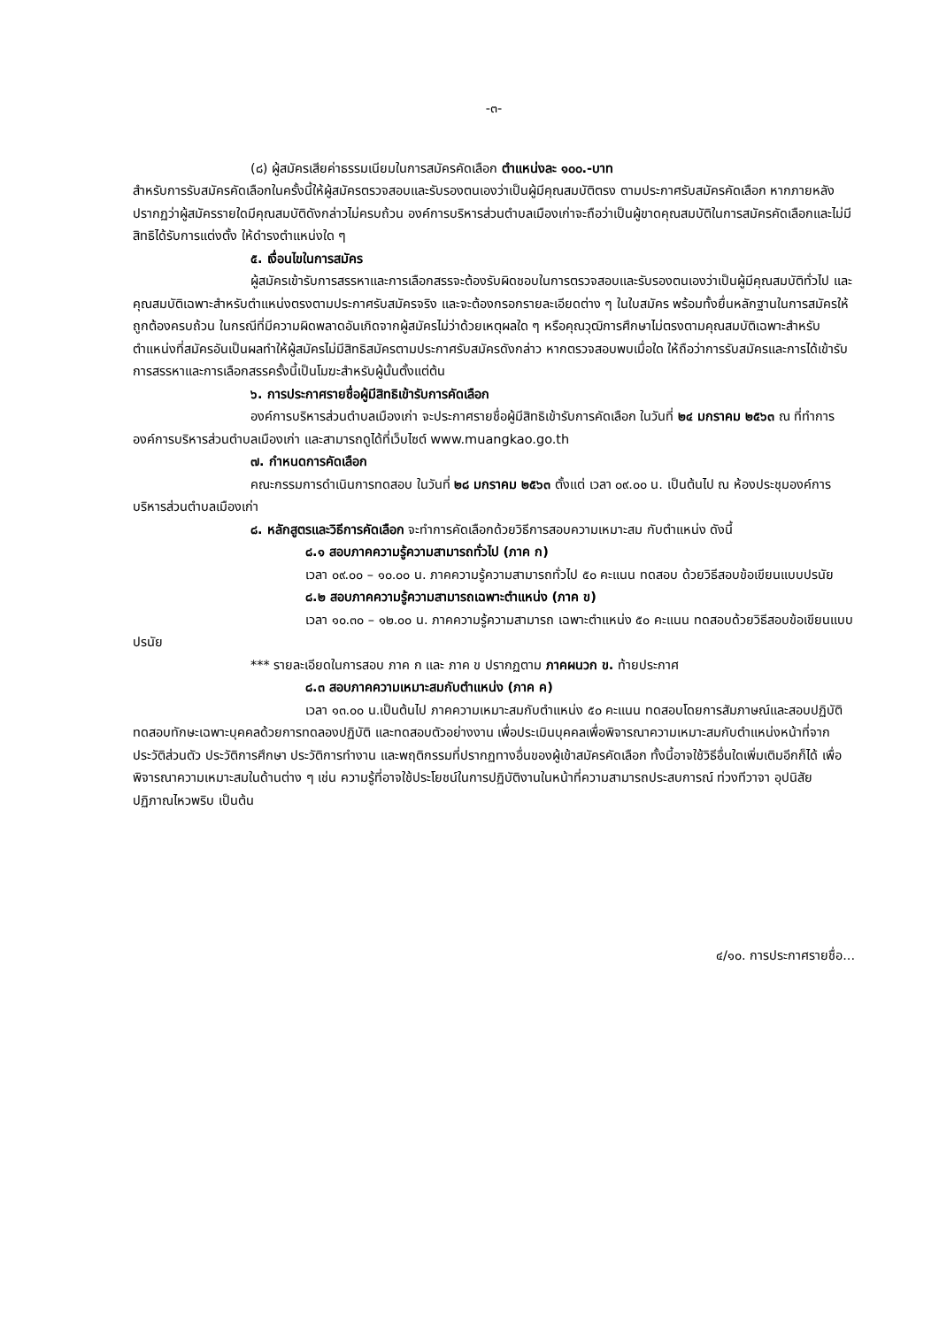-๓-
(๘) ผู้สมัครเสียค่าธรรมเนียมในการสมัครคัดเลือก ตำแหน่งละ ๑๐๐.-บาท
สำหรับการรับสมัครคัดเลือกในครั้งนี้ให้ผู้สมัครตรวจสอบและรับรองตนเองว่าเป็นผู้มีคุณสมบัติตรง ตามประกาศรับสมัครคัดเลือก หากภายหลังปรากฏว่าผู้สมัครรายใดมีคุณสมบัติดังกล่าวไม่ครบถ้วน องค์การบริหารส่วนตำบลเมืองเก่าจะถือว่าเป็นผู้ขาดคุณสมบัติในการสมัครคัดเลือกและไม่มีสิทธิได้รับการแต่งตั้ง ให้ดำรงตำแหน่งใด ๆ
๕. เงื่อนไขในการสมัคร
ผู้สมัครเข้ารับการสรรหาและการเลือกสรรจะต้องรับผิดชอบในการตรวจสอบและรับรองตนเองว่าเป็นผู้มีคุณสมบัติทั่วไป และคุณสมบัติเฉพาะสำหรับตำแหน่งตรงตามประกาศรับสมัครจริง และจะต้องกรอกรายละเอียดต่าง ๆ ในใบสมัคร พร้อมทั้งยื่นหลักฐานในการสมัครให้ถูกต้องครบถ้วน ในกรณีที่มีความผิดพลาดอันเกิดจากผู้สมัครไม่ว่าด้วยเหตุผลใด ๆ หรือคุณวุฒิการศึกษาไม่ตรงตามคุณสมบัติเฉพาะสำหรับตำแหน่งที่สมัครอันเป็นผลทำให้ผู้สมัครไม่มีสิทธิสมัครตามประกาศรับสมัครดังกล่าว หากตรวจสอบพบเมื่อใด ให้ถือว่าการรับสมัครและการได้เข้ารับการสรรหาและการเลือกสรรครั้งนี้เป็นโมฆะสำหรับผู้นั้นตั้งแต่ต้น
๖. การประกาศรายชื่อผู้มีสิทธิเข้ารับการคัดเลือก
องค์การบริหารส่วนตำบลเมืองเก่า จะประกาศรายชื่อผู้มีสิทธิเข้ารับการคัดเลือก ในวันที่ ๒๔ มกราคม ๒๕๖๓ ณ ที่ทำการองค์การบริหารส่วนตำบลเมืองเก่า และสามารถดูได้ที่เว็บไซต์ www.muangkao.go.th
๗. กำหนดการคัดเลือก
คณะกรรมการดำเนินการทดสอบ ในวันที่ ๒๘ มกราคม ๒๕๖๓ ตั้งแต่ เวลา ๐๙.๐๐ น. เป็นต้นไป ณ ห้องประชุมองค์การบริหารส่วนตำบลเมืองเก่า
๘. หลักสูตรและวิธีการคัดเลือก จะทำการคัดเลือกด้วยวิธีการสอบความเหมาะสม กับตำแหน่ง ดังนี้
๘.๑ สอบภาคความรู้ความสามารถทั่วไป (ภาค ก)
เวลา ๐๙.๐๐ – ๑๐.๐๐ น. ภาคความรู้ความสามารถทั่วไป ๕๐ คะแนน ทดสอบ ด้วยวิธีสอบข้อเขียนแบบปรนัย
๘.๒ สอบภาคความรู้ความสามารถเฉพาะตำแหน่ง (ภาค ข)
เวลา ๑๐.๓๐ – ๑๒.๐๐ น. ภาคความรู้ความสามารถ เฉพาะตำแหน่ง ๕๐ คะแนน ทดสอบด้วยวิธีสอบข้อเขียนแบบปรนัย
*** รายละเอียดในการสอบ ภาค ก และ ภาค ข ปรากฏตาม ภาคผนวก ข. ท้ายประกาศ
๘.๓ สอบภาคความเหมาะสมกับตำแหน่ง (ภาค ค)
เวลา ๑๓.๐๐ น.เป็นต้นไป ภาคความเหมาะสมกับตำแหน่ง ๕๐ คะแนน ทดสอบโดยการสัมภาษณ์และสอบปฏิบัติ ทดสอบทักษะเฉพาะบุคคลด้วยการทดลองปฏิบัติ และทดสอบตัวอย่างงาน เพื่อประเมินบุคคลเพื่อพิจารณาความเหมาะสมกับตำแหน่งหน้าที่จากประวัติส่วนตัว ประวัติการศึกษา ประวัติการทำงาน และพฤติกรรมที่ปรากฏทางอื่นของผู้เข้าสมัครคัดเลือก ทั้งนี้อาจใช้วิธีอื่นใดเพิ่มเติมอีกก็ได้ เพื่อพิจารณาความเหมาะสมในด้านต่าง ๆ เช่น ความรู้ที่อาจใช้ประโยชน์ในการปฏิบัติงานในหน้าที่ความสามารถประสบการณ์ ท่วงทีวาจา อุปนิสัย ปฏิภาณไหวพริบ เป็นต้น
๔/๑๐. การประกาศรายชื่อ...